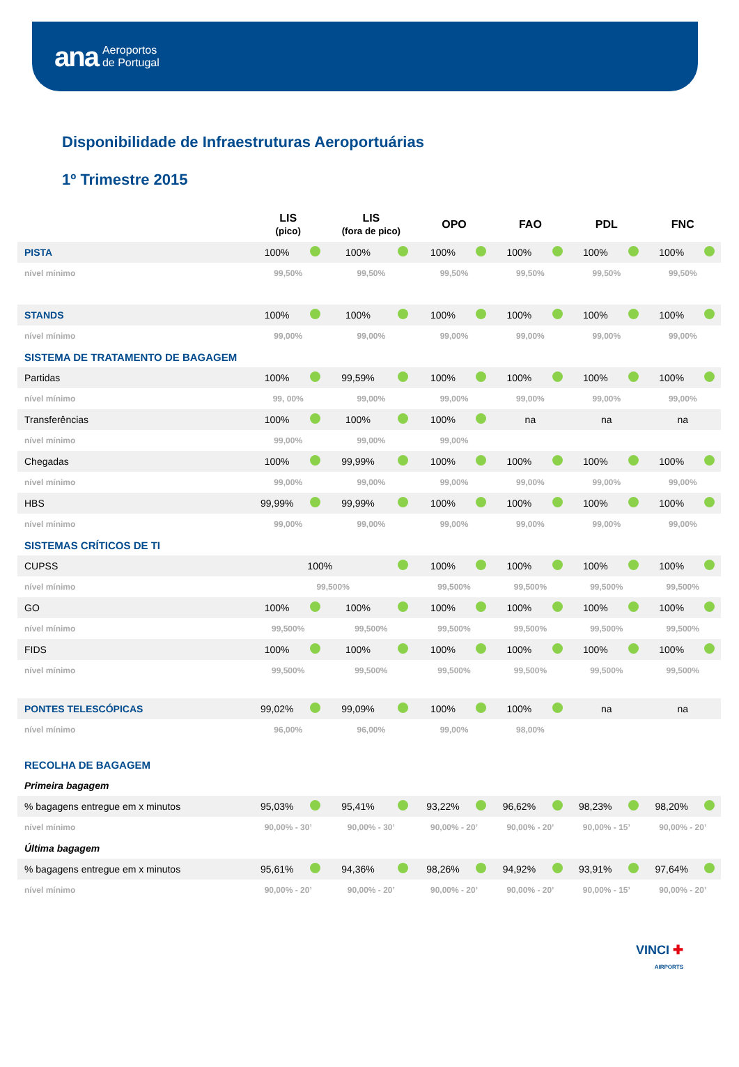ana Aeroportos
de Portugal
Disponibilidade de Infraestruturas Aeroportuárias
1º Trimestre 2015
| | LIS (pico) | | LIS (fora de pico) | | OPO | | FAO | | PDL | | FNC | |
| --- | --- | --- | --- | --- | --- | --- | --- | --- | --- | --- | --- | --- |
| PISTA | 100% | | 100% | | 100% | | 100% | | 100% | | 100% | |
| nível mínimo | 99,50% | | 99,50% | | 99,50% | | 99,50% | | 99,50% | | 99,50% | |
| STANDS | 100% | | 100% | | 100% | | 100% | | 100% | | 100% | |
| nível mínimo | 99,00% | | 99,00% | | 99,00% | | 99,00% | | 99,00% | | 99,00% | |
| SISTEMA DE TRATAMENTO DE BAGAGEM | | | | | | | | | | | | |
| Partidas | 100% | | 99,59% | | 100% | | 100% | | 100% | | 100% | |
| nível mínimo | 99, 00% | | 99,00% | | 99,00% | | 99,00% | | 99,00% | | 99,00% | |
| Transferências | 100% | | 100% | | 100% | | na | | na | | na | |
| nível mínimo | 99,00% | | 99,00% | | 99,00% | | | | | | | |
| Chegadas | 100% | | 99,99% | | 100% | | 100% | | 100% | | 100% | |
| nível mínimo | 99,00% | | 99,00% | | 99,00% | | 99,00% | | 99,00% | | 99,00% | |
| HBS | 99,99% | | 99,99% | | 100% | | 100% | | 100% | | 100% | |
| nível mínimo | 99,00% | | 99,00% | | 99,00% | | 99,00% | | 99,00% | | 99,00% | |
| SISTEMAS CRÍTICOS DE TI | | | | | | | | | | | | |
| CUPSS | 100% | | | | 100% | | 100% | | 100% | | 100% | |
| nível mínimo | 99,500% | | | | 99,500% | | 99,500% | | 99,500% | | 99,500% | |
| GO | 100% | | 100% | | 100% | | 100% | | 100% | | 100% | |
| nível mínimo | 99,500% | | 99,500% | | 99,500% | | 99,500% | | 99,500% | | 99,500% | |
| FIDS | 100% | | 100% | | 100% | | 100% | | 100% | | 100% | |
| nível mínimo | 99,500% | | 99,500% | | 99,500% | | 99,500% | | 99,500% | | 99,500% | |
| PONTES TELESCÓPICAS | 99,02% | | 99,09% | | 100% | | 100% | | na | | na | |
| nível mínimo | 96,00% | | 96,00% | | 99,00% | | 98,00% | | | | | |
| RECOLHA DE BAGAGEM | | | | | | | | | | | | |
| Primeira bagagem | | | | | | | | | | | | |
| % bagagens entregue em x minutos | 95,03% | | 95,41% | | 93,22% | | 96,62% | | 98,23% | | 98,20% | |
| nível mínimo | 90,00% - 30’ | | 90,00% - 30’ | | 90,00% - 20’ | | 90,00% - 20’ | | 90,00% - 15’ | | 90,00% - 20’ | |
| Última bagagem | | | | | | | | | | | | |
| % bagagens entregue em x minutos | 95,61% | | 94,36% | | 98,26% | | 94,92% | | 93,91% | | 97,64% | |
| nível mínimo | 90,00% - 20’ | | 90,00% - 20’ | | 90,00% - 20’ | | 90,00% - 20’ | | 90,00% - 15’ | | 90,00% - 20’ | |
VINCI ✚
AIRPORTS